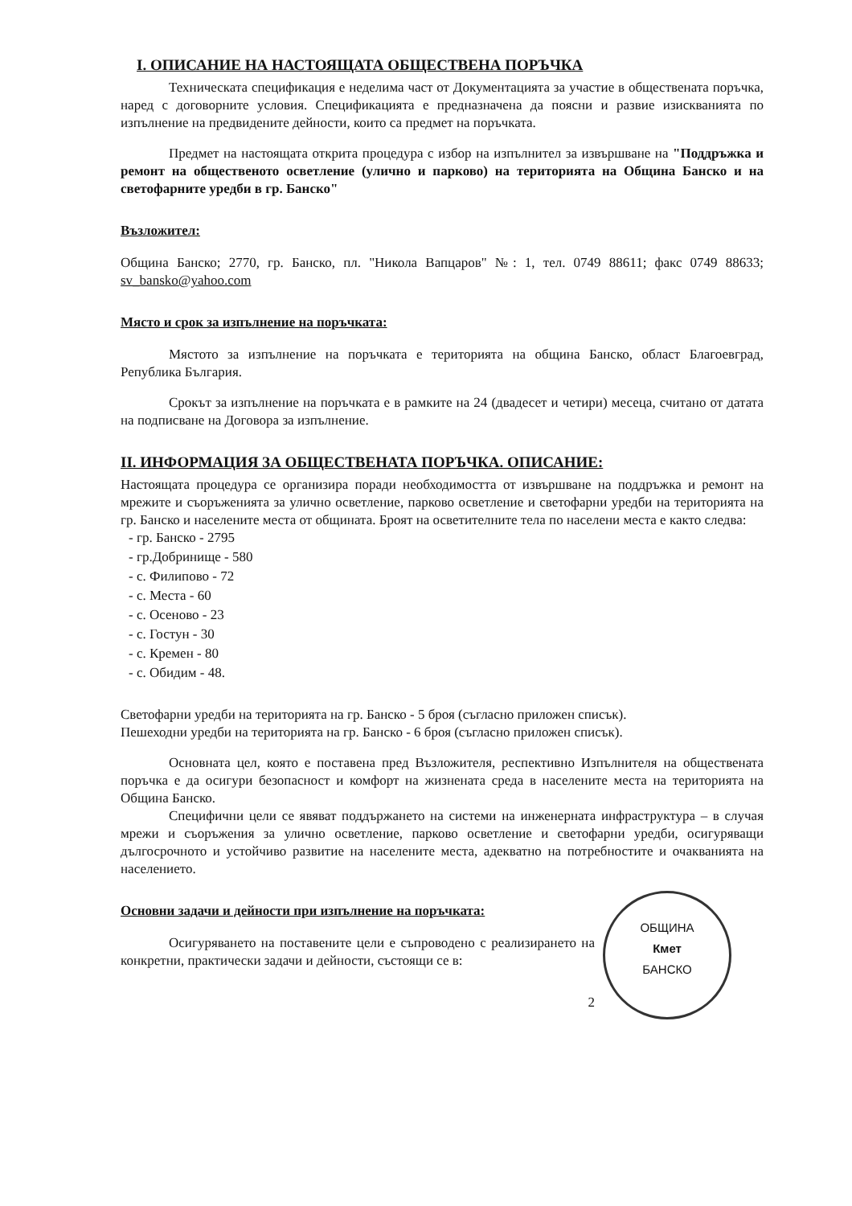I. ОПИСАНИЕ НА НАСТОЯЩАТА ОБЩЕСТВЕНА ПОРЪЧКА
Техническата спецификация е неделима част от Документацията за участие в обществената поръчка, наред с договорните условия. Спецификацията е предназначена да поясни и развие изискванията по изпълнение на предвидените дейности, които са предмет на поръчката.
Предмет на настоящата открита процедура с избор на изпълнител за извършване на "Поддръжка и ремонт на общественото осветление (улично и парково) на територията на Община Банско и на светофарните уредби в гр. Банско"
Възложител:
Община Банско; 2770, гр. Банско, пл. "Никола Вапцаров" №: 1, тел. 0749 88611; факс 0749 88633; sv_bansko@yahoo.com
Място и срок за изпълнение на поръчката:
Мястото за изпълнение на поръчката е територията на община Банско, област Благоевград, Република България.
Срокът за изпълнение на поръчката е в рамките на 24 (двадесет и четири) месеца, считано от датата на подписване на Договора за изпълнение.
II. ИНФОРМАЦИЯ ЗА ОБЩЕСТВЕНАТА ПОРЪЧКА. ОПИСАНИЕ:
Настоящата процедура се организира поради необходимостта от извършване на поддръжка и ремонт на мрежите и съоръженията за улично осветление, парково осветление и светофарни уредби на територията на гр. Банско и населените места от общината. Броят на осветителните тела по населени места е както следва:
- гр. Банско - 2795
- гр.Добринище - 580
- с. Филипово - 72
- с. Места - 60
- с. Осеново - 23
- с. Гостун - 30
- с. Кремен - 80
- с. Обидим - 48.
Светофарни уредби на територията на гр. Банско - 5 броя (съгласно приложен списък).
Пешеходни уредби на територията на гр. Банско - 6 броя (съгласно приложен списък).
Основната цел, която е поставена пред Възложителя, респективно Изпълнителя на обществената поръчка е да осигури безопасност и комфорт на жизнената среда в населените места на територията на Община Банско.
Специфични цели се явяват поддържането на системи на инженерната инфраструктура – в случая мрежи и съоръжения за улично осветление, парково осветление и светофарни уредби, осигуряващи дългосрочното и устойчиво развитие на населените места, адекватно на потребностите и очакванията на населението.
ОБЩИНА
Кмет
БАНСКО
Основни задачи и дейности при изпълнение на поръчката:
Осигуряването на поставените цели е съпроводено с реализирането на конкретни, практически задачи и дейности, състоящи се в:
2